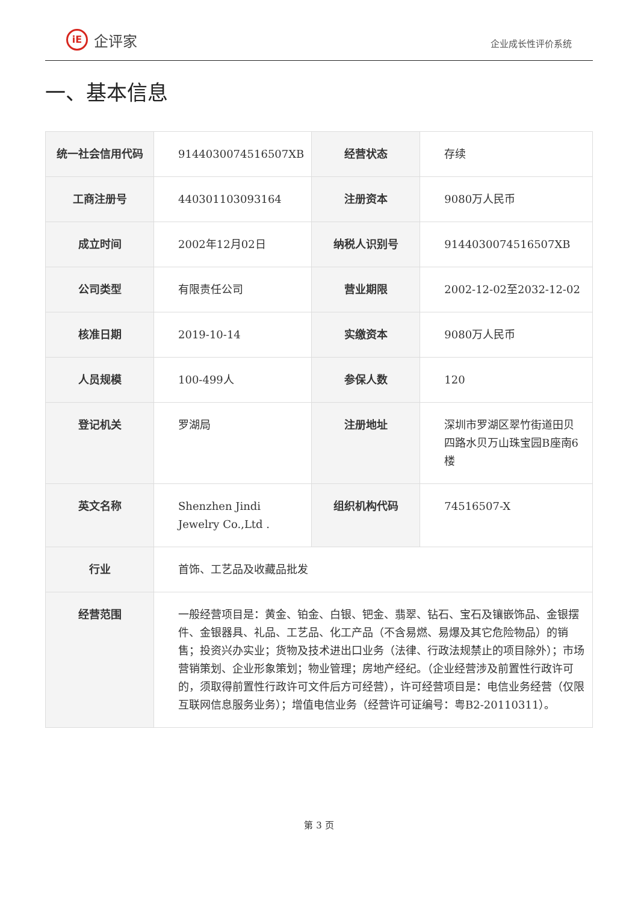iE
企评家
企业成长性评价系统
一、基本信息
| 统一社会信用代码 | 9144030074516507XB | 经营状态 | 存续 |
| 工商注册号 | 440301103093164 | 注册资本 | 9080万人民币 |
| 成立时间 | 2002年12月02日 | 纳税人识别号 | 9144030074516507XB |
| 公司类型 | 有限责任公司 | 营业期限 | 2002-12-02至2032-12-02 |
| 核准日期 | 2019-10-14 | 实缴资本 | 9080万人民币 |
| 人员规模 | 100-499人 | 参保人数 | 120 |
| 登记机关 | 罗湖局 | 注册地址 | 深圳市罗湖区翠竹街道田贝四路水贝万山珠宝园B座南6楼 |
| 英文名称 | Shenzhen Jindi Jewelry Co.,Ltd . | 组织机构代码 | 74516507-X |
| 行业 | 首饰、工艺品及收藏品批发 | | |
| 经营范围 | 一般经营项目是：黄金、铂金、白银、钯金、翡翠、钻石、宝石及镶嵌饰品、金银摆件、金银器具、礼品、工艺品、化工产品（不含易燃、易爆及其它危险物品）的销售；投资兴办实业；货物及技术进出口业务（法律、行政法规禁止的项目除外）；市场营销策划、企业形象策划；物业管理；房地产经纪。（企业经营涉及前置性行政许可的，须取得前置性行政许可文件后方可经营），许可经营项目是：电信业务经营（仅限互联网信息服务业务）；增值电信业务（经营许可证编号：粤B2-20110311）。 | | |
第 3 页